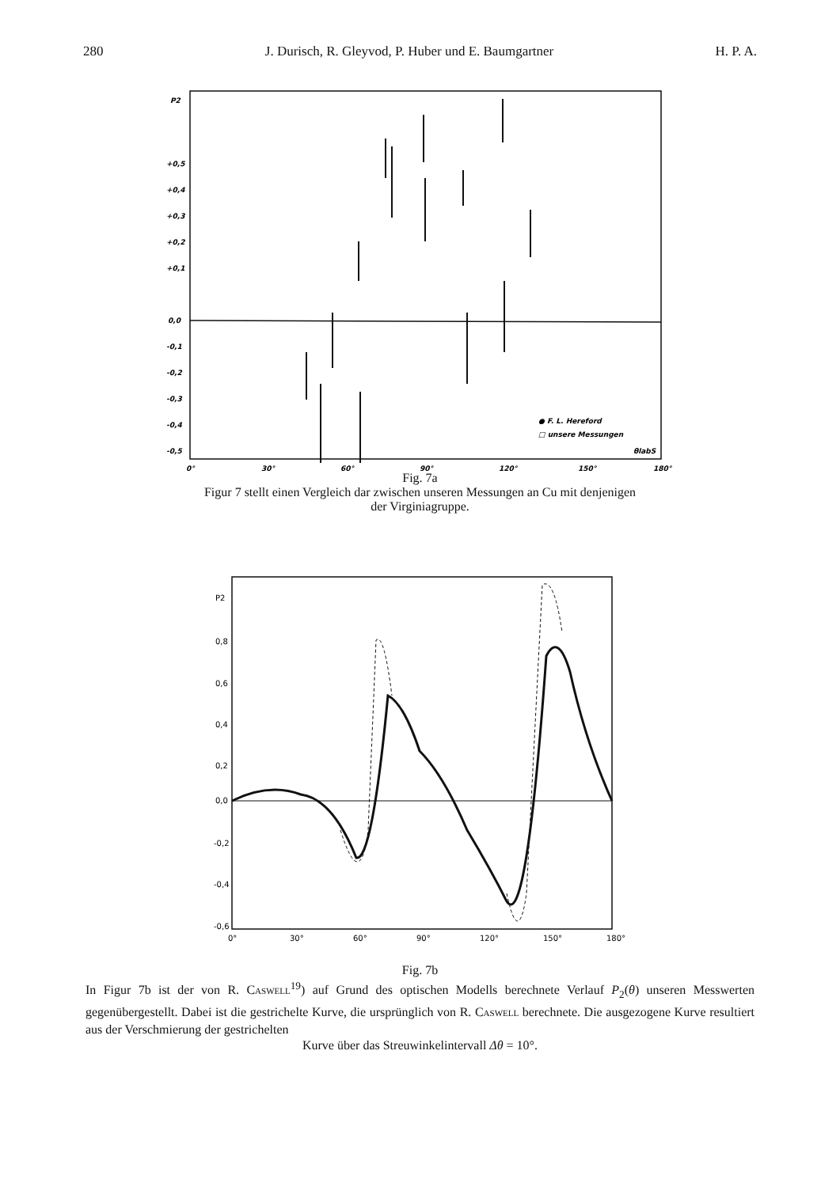280 J. Durisch, R. Gleyvod, P. Huber und E. Baumgartner H. P. A.
P2
+0,5
+0,4
+0,3
+0,2
+0,1
0,0
-0,1
-0,2
-0,3
-0,4
-0,5
-0,6
0°
30°
60°
90°
120°
150°
180°
● F. L. Hereford
□ unsere Messungen
θlabS
Fig. 7a
Figur 7 stellt einen Vergleich dar zwischen unseren Messungen an Cu mit denjenigen
der Virginiagruppe.
P2
0,8
0,6
0,4
0,2
0,0
-0,2
-0,4
-0,6
0°
30°
60°
90°
120°
150°
180°
Fig. 7b
In Figur 7b ist der von R. Caswell<sup>19</sup>) auf Grund des optischen Modells berechnete Verlauf P<sub>2</sub>(θ) unseren Messwerten gegenübergestellt. Dabei ist die gestrichelte Kurve, die ursprünglich von R. Caswell berechnete. Die ausgezogene Kurve resultiert aus der Verschmierung der gestrichelten
Kurve über das Streuwinkelintervall Δθ = 10°.